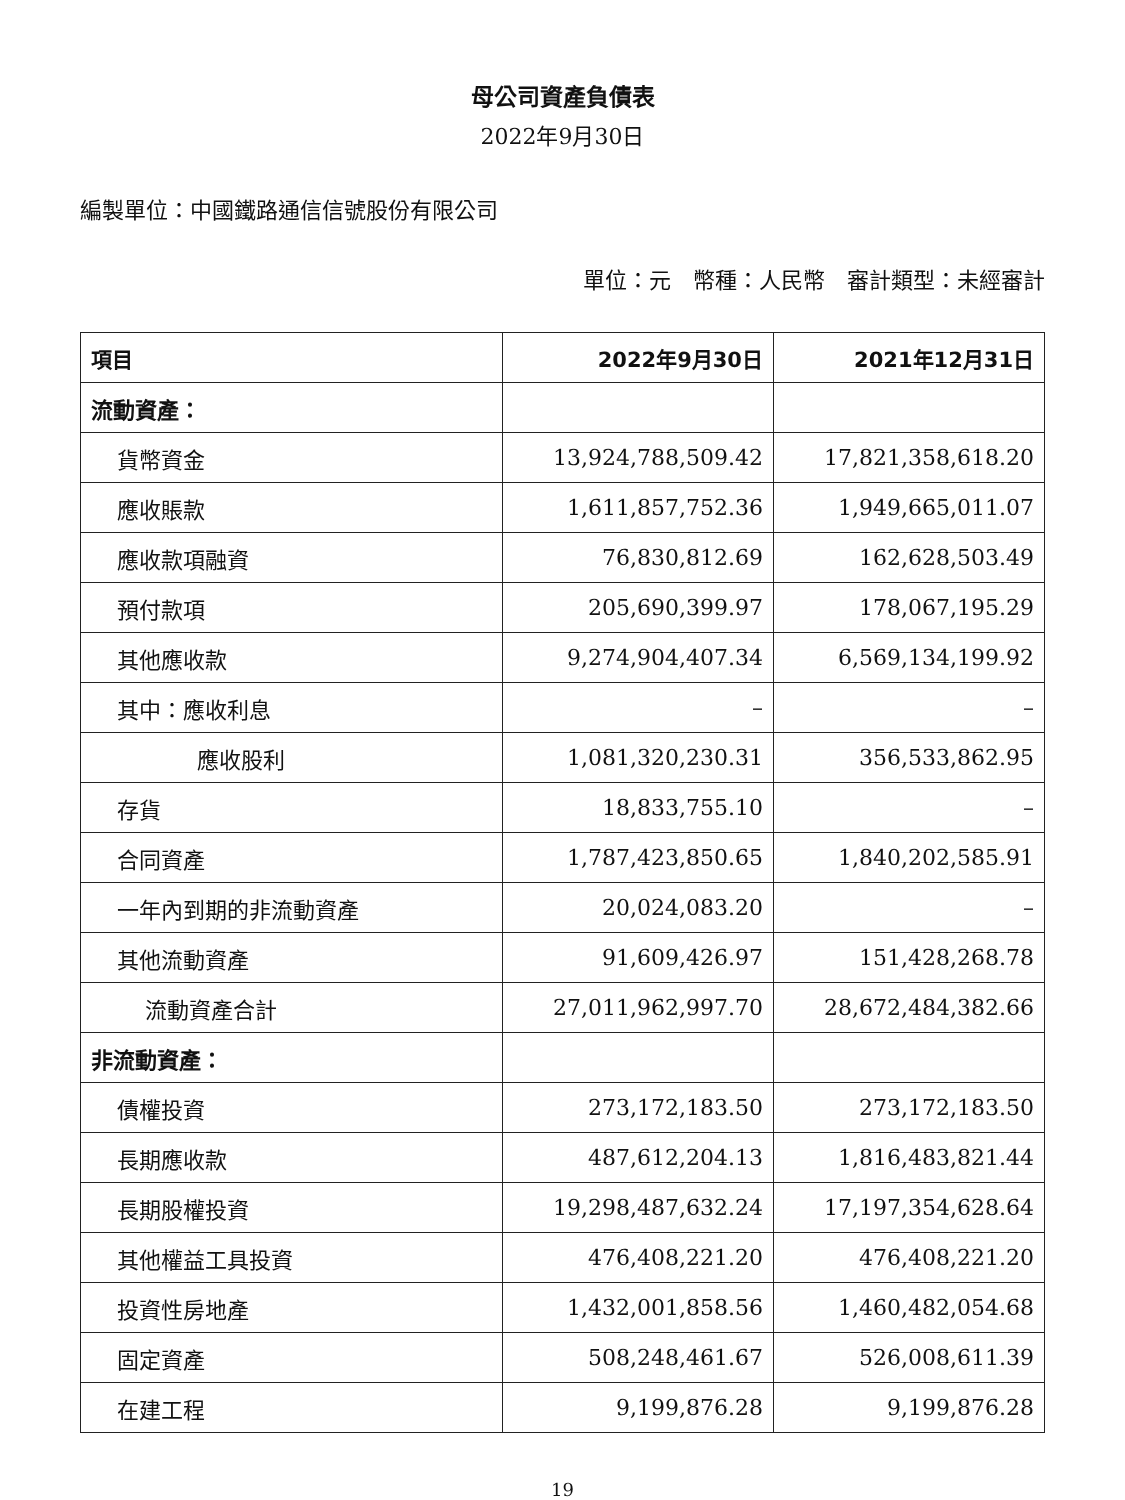母公司資產負債表
2022年9月30日
編製單位：中國鐵路通信信號股份有限公司
單位：元　幣種：人民幣　審計類型：未經審計
| 項目 | 2022年9月30日 | 2021年12月31日 |
| --- | --- | --- |
| 流動資產： | | |
| 貨幣資金 | 13,924,788,509.42 | 17,821,358,618.20 |
| 應收賬款 | 1,611,857,752.36 | 1,949,665,011.07 |
| 應收款項融資 | 76,830,812.69 | 162,628,503.49 |
| 預付款項 | 205,690,399.97 | 178,067,195.29 |
| 其他應收款 | 9,274,904,407.34 | 6,569,134,199.92 |
| 其中：應收利息 | – | – |
| 應收股利 | 1,081,320,230.31 | 356,533,862.95 |
| 存貨 | 18,833,755.10 | – |
| 合同資產 | 1,787,423,850.65 | 1,840,202,585.91 |
| 一年內到期的非流動資產 | 20,024,083.20 | – |
| 其他流動資產 | 91,609,426.97 | 151,428,268.78 |
| 流動資產合計 | 27,011,962,997.70 | 28,672,484,382.66 |
| 非流動資產： | | |
| 債權投資 | 273,172,183.50 | 273,172,183.50 |
| 長期應收款 | 487,612,204.13 | 1,816,483,821.44 |
| 長期股權投資 | 19,298,487,632.24 | 17,197,354,628.64 |
| 其他權益工具投資 | 476,408,221.20 | 476,408,221.20 |
| 投資性房地產 | 1,432,001,858.56 | 1,460,482,054.68 |
| 固定資產 | 508,248,461.67 | 526,008,611.39 |
| 在建工程 | 9,199,876.28 | 9,199,876.28 |
19